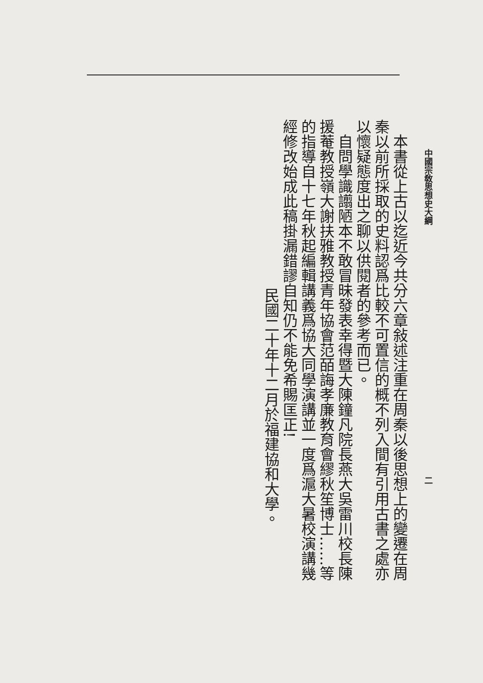中國宗敎思想史大綱 二
　本書從上古以迄近今共分六章敍述注重在周秦以後思想上的變遷在周秦以前所採取的史料認爲比較不可置信的概不列入間有引用古書之處亦以懷疑態度出之聊以供閱者的參考而已。
　自問學識譾陋本不敢冒昧發表幸得暨大陳鐘凡院長燕大吳雷川校長陳援菴教授嶺大謝扶雅教授青年協會范皕誨孝廉教育會繆秋笙博士……等的指導自十七年秋起編輯講義爲協大同學演講並一度爲滬大暑校演講幾經修改始成此稿掛漏錯謬自知仍不能免希賜匡正!
民國二十年十二月於福建協和大學。